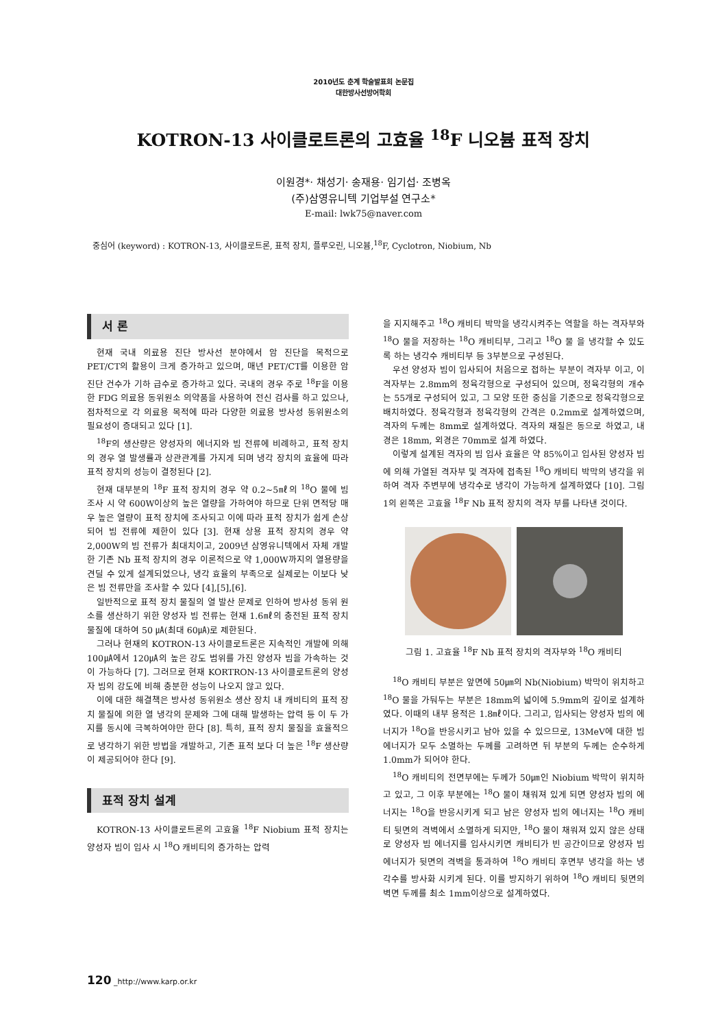2010년도 춘계 학술발표회 논문집
대한방사선방어학회
KOTRON-13 사이클로트론의 고효율 <sup>18</sup>F 니오븀 표적 장치
이원경*· 채성기· 송재용· 임기섭· 조병옥
(주)삼영유니텍 기업부설 연구소*
E-mail: lwk75@naver.com
중심어 (keyword) : KOTRON-13, 사이클로트론, 표적 장치, 플루오린, 니오븀,<sup>18</sup>F, Cyclotron, Niobium, Nb
서 론
현재 국내 의료용 진단 방사선 분야에서 암 진단을 목적으로 PET/CT의 활용이 크게 증가하고 있으며, 매년 PET/CT를 이용한 암 진단 건수가 기하 급수로 증가하고 있다. 국내의 경우 주로 <sup>18</sup>F을 이용한 FDG 의료용 동위원소 의약품을 사용하여 전신 검사를 하고 있으나, 점차적으로 각 의료용 목적에 따라 다양한 의료용 방사성 동위원소의 필요성이 증대되고 있다 [1].
<sup>18</sup>F의 생산량은 양성자의 에너지와 빔 전류에 비례하고, 표적 장치의 경우 열 발생률과 상관관계를 가지게 되며 냉각 장치의 효율에 따라 표적 장치의 성능이 결정된다 [2].
현재 대부분의 <sup>18</sup>F 표적 장치의 경우 약 0.2~5㎖의 <sup>18</sup>O 물에 빔 조사 시 약 600W이상의 높은 열량을 가하여야 하므로 단위 면적당 매우 높은 열량이 표적 장치에 조사되고 이에 따라 표적 장치가 쉽게 손상되어 빔 전류에 제한이 있다 [3]. 현재 상용 표적 장치의 경우 약 2,000W의 빔 전류가 최대치이고, 2009년 삼영유니텍에서 자체 개발한 기존 Nb 표적 장치의 경우 이론적으로 약 1,000W까지의 열용량을 견딜 수 있게 설계되었으나, 냉각 효율의 부족으로 실제로는 이보다 낮은 빔 전류만을 조사할 수 있다 [4],[5],[6].
일반적으로 표적 장치 물질의 열 발산 문제로 인하여 방사성 동위 원소를 생산하기 위한 양성자 빔 전류는 현재 1.6㎖의 충전된 표적 장치 물질에 대하여 50 ㎂(최대 60㎂)로 제한된다.
그러나 현재의 KOTRON-13 사이클로트론은 지속적인 개발에 의해 100㎂에서 120㎂의 높은 강도 범위를 가진 양성자 빔을 가속하는 것이 가능하다 [7]. 그러므로 현재 KORTRON-13 사이클로트론의 양성자 빔의 강도에 비해 충분한 성능이 나오지 않고 있다.
이에 대한 해결책은 방사성 동위원소 생산 장치 내 캐비티의 표적 장치 물질에 의한 열 냉각의 문제와 그에 대해 발생하는 압력 등 이 두 가지를 동시에 극복하여야만 한다 [8]. 특히, 표적 장치 물질을 효율적으로 냉각하기 위한 방법을 개발하고, 기존 표적 보다 더 높은 <sup>18</sup>F 생산량이 제공되어야 한다 [9].
표적 장치 설계
KOTRON-13 사이클로트론의 고효율 <sup>18</sup>F Niobium 표적 장치는 양성자 빔이 입사 시 <sup>18</sup>O 캐비티의 증가하는 압력
을 지지해주고 <sup>18</sup>O 캐비티 박막을 냉각시켜주는 역할을 하는 격자부와 <sup>18</sup>O 물을 저장하는 <sup>18</sup>O 캐비티부, 그리고 <sup>18</sup>O 물 을 냉각할 수 있도록 하는 냉각수 캐비티부 등 3부분으로 구성된다.
우선 양성자 빔이 입사되어 처음으로 접하는 부분이 격자부 이고, 이 격자부는 2.8mm의 정육각형으로 구성되어 있으며, 정육각형의 개수는 55개로 구성되어 있고, 그 모양 또한 중심을 기준으로 정육각형으로 배치하였다. 정육각형과 정육각형의 간격은 0.2mm로 설계하였으며, 격자의 두께는 8mm로 설계하였다. 격자의 재질은 동으로 하였고, 내경은 18mm, 외경은 70mm로 설계 하였다.
이렇게 설계된 격자의 빔 입사 효율은 약 85%이고 입사된 양성자 빔에 의해 가열된 격자부 및 격자에 접촉된 <sup>18</sup>O 캐비티 박막의 냉각을 위하여 격자 주변부에 냉각수로 냉각이 가능하게 설계하였다 [10]. 그림 1의 왼쪽은 고효율 <sup>18</sup>F Nb 표적 장치의 격자 부를 나타낸 것이다.
그림 1. 고효율 <sup>18</sup>F Nb 표적 장치의 격자부와 <sup>18</sup>O 캐비티
<sup>18</sup>O 캐비티 부분은 앞면에 50㎛의 Nb(Niobium) 박막이 위치하고 <sup>18</sup>O 물을 가둬두는 부분은 18mm의 넓이에 5.9mm의 깊이로 설계하였다. 이때의 내부 용적은 1.8㎖이다. 그리고, 입사되는 양성자 빔의 에너지가 <sup>18</sup>O을 반응시키고 남아 있을 수 있으므로, 13MeV에 대한 빔 에너지가 모두 소멸하는 두께를 고려하면 뒤 부분의 두께는 순수하게 1.0mm가 되어야 한다.
<sup>18</sup>O 캐비티의 전면부에는 두께가 50㎛인 Niobium 박막이 위치하고 있고, 그 이후 부분에는 <sup>18</sup>O 물이 채워져 있게 되면 양성자 빔의 에너지는 <sup>18</sup>O을 반응시키게 되고 남은 양성자 빔의 에너지는 <sup>18</sup>O 캐비티 뒷면의 격벽에서 소멸하게 되지만, <sup>18</sup>O 물이 채워져 있지 않은 상태로 양성자 빔 에너지를 입사시키면 캐비티가 빈 공간이므로 양성자 빔 에너지가 뒷면의 격벽을 통과하여 <sup>18</sup>O 캐비티 후면부 냉각을 하는 냉각수를 방사화 시키게 된다. 이를 방지하기 위하여 <sup>18</sup>O 캐비티 뒷면의 벽면 두께를 최소 1mm이상으로 설계하였다.
120 _http://www.karp.or.kr